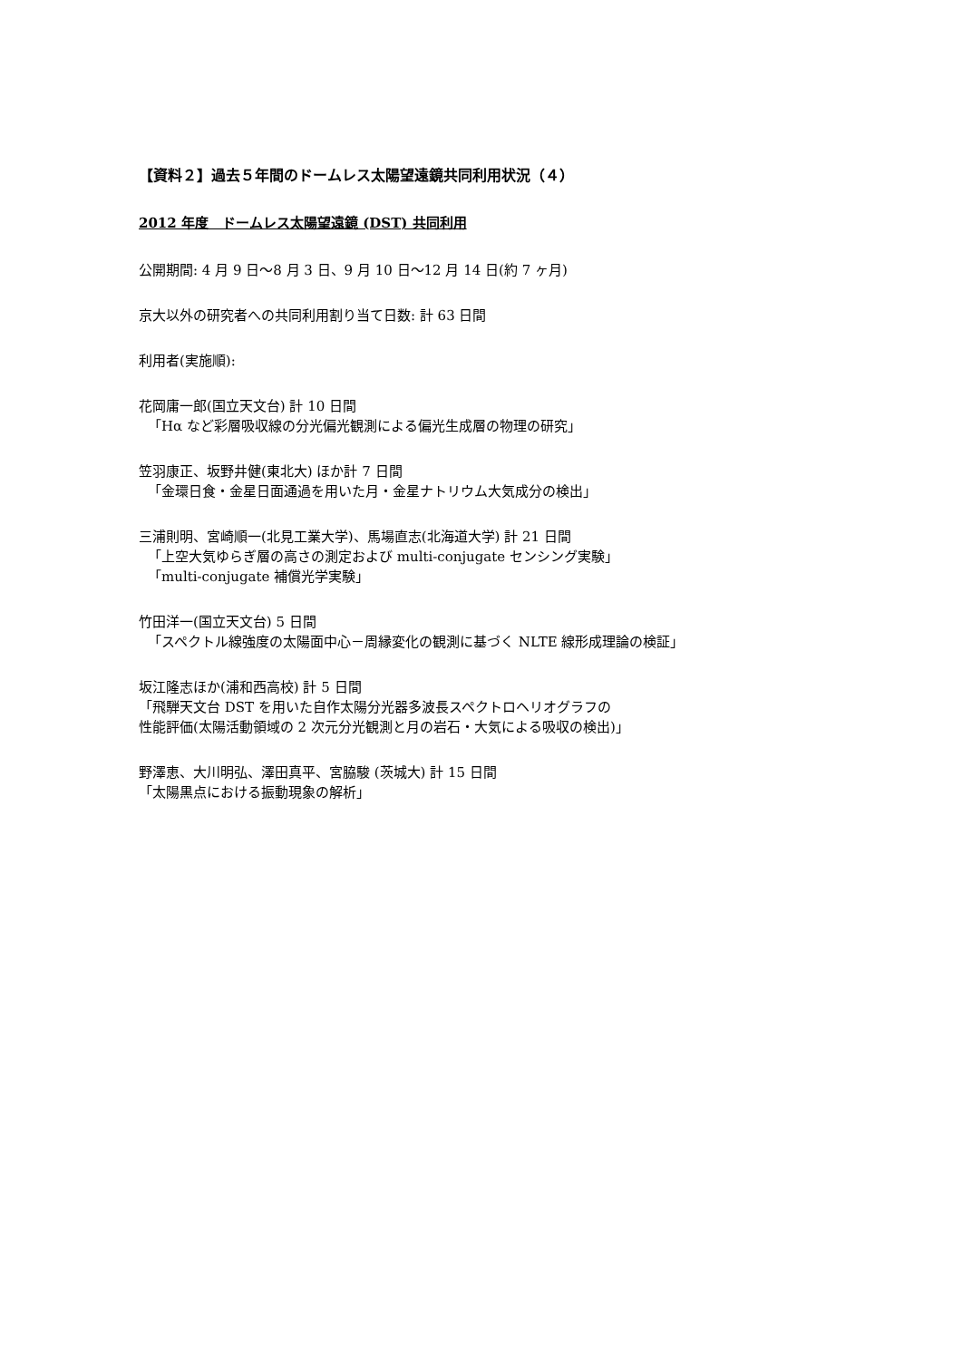【資料２】過去５年間のドームレス太陽望遠鏡共同利用状況（４）
2012 年度　ドームレス太陽望遠鏡 (DST) 共同利用
公開期間: 4 月 9 日～8 月 3 日、9 月 10 日～12 月 14 日(約 7 ヶ月)
京大以外の研究者への共同利用割り当て日数: 計 63 日間
利用者(実施順):
花岡庸一郎(国立天文台) 計 10 日間
「Hα など彩層吸収線の分光偏光観測による偏光生成層の物理の研究」
笠羽康正、坂野井健(東北大) ほか計 7 日間
「金環日食・金星日面通過を用いた月・金星ナトリウム大気成分の検出」
三浦則明、宮崎順一(北見工業大学)、馬場直志(北海道大学) 計 21 日間
「上空大気ゆらぎ層の高さの測定および multi-conjugate センシング実験」
「multi-conjugate 補償光学実験」
竹田洋一(国立天文台) 5 日間
「スペクトル線強度の太陽面中心－周縁変化の観測に基づく NLTE 線形成理論の検証」
坂江隆志ほか(浦和西高校) 計 5 日間
「飛騨天文台 DST を用いた自作太陽分光器多波長スペクトロヘリオグラフの
性能評価(太陽活動領域の 2 次元分光観測と月の岩石・大気による吸収の検出)」
野澤恵、大川明弘、澤田真平、宮脇駿 (茨城大) 計 15 日間
「太陽黒点における振動現象の解析」